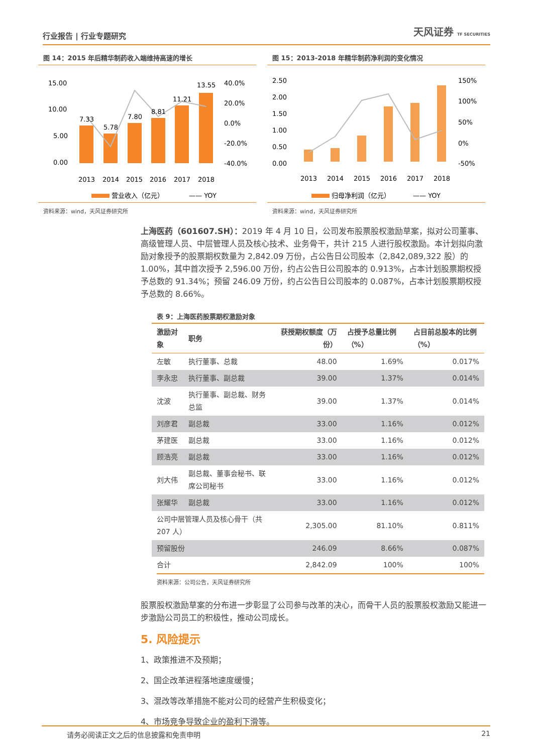行业报告 | 行业专题研究
天风证券 TF SECURITIES
图 14：2015 年后精华制药收入端维持高速的增长
15.00
10.00
5.00
0.00
40.0%
20.0%
0.0%
-20.0%
-40.0%
7.33
5.78
7.80
8.81
11.21
13.55
2013
2014
2015
2016
2017
2018
营业收入（亿元）
—— YOY
资料来源：wind，天风证券研究所
图 15：2013-2018 年精华制药净利润的变化情况
2.50
2.00
1.50
1.00
0.50
0.00
150%
100%
50%
0%
-50%
2013
2014
2015
2016
2017
2018
归母净利润（亿元）
—— YOY
资料来源：wind，天风证券研究所
上海医药（601607.SH）：2019 年 4 月 10 日，公司发布股票股权激励草案，拟对公司董事、高级管理人员、中层管理人员及核心技术、业务骨干，共计 215 人进行股权激励。本计划拟向激励对象授予的股票期权数量为 2,842.09 万份，占公告日公司股本（2,842,089,322 股）的 1.00%，其中首次授予 2,596.00 万份，约占公告日公司股本的 0.913%，占本计划股票期权授予总数的 91.34%；预留 246.09 万份，约占公告日公司股本的 0.087%，占本计划股票期权授予总数的 8.66%。
表 9：上海医药股票期权激励对象
| 激励对象 | 职务 | 获授期权额度（万份） | 占授予总量比例（%） | 占目前总股本的比例（%） |
| --- | --- | --- | --- | --- |
| 左敏 | 执行董事、总裁 | 48.00 | 1.69% | 0.017% |
| 李永忠 | 执行董事、副总裁 | 39.00 | 1.37% | 0.014% |
| 沈波 | 执行董事、副总裁、财务总监 | 39.00 | 1.37% | 0.014% |
| 刘彦君 | 副总裁 | 33.00 | 1.16% | 0.012% |
| 茅建医 | 副总裁 | 33.00 | 1.16% | 0.012% |
| 顾浩亮 | 副总裁 | 33.00 | 1.16% | 0.012% |
| 刘大伟 | 副总裁、董事会秘书、联席公司秘书 | 33.00 | 1.16% | 0.012% |
| 张耀华 | 副总裁 | 33.00 | 1.16% | 0.012% |
| 公司中层管理人员及核心骨干（共 207 人） | | 2,305.00 | 81.10% | 0.811% |
| 预留股份 | | 246.09 | 8.66% | 0.087% |
| 合计 | | 2,842.09 | 100% | 100% |
资料来源：公司公告，天风证券研究所
股票股权激励草案的分布进一步彰显了公司参与改革的决心，而骨干人员的股票股权激励又能进一步激励公司员工的积极性，推动公司成长。
5. 风险提示
1、政策推进不及预期；
2、国企改革进程落地速度缓慢；
3、混改等改革措施不能对公司的经营产生积极变化；
4、市场竞争导致企业的盈利下滑等。
请务必阅读正文之后的信息披露和免责申明 21